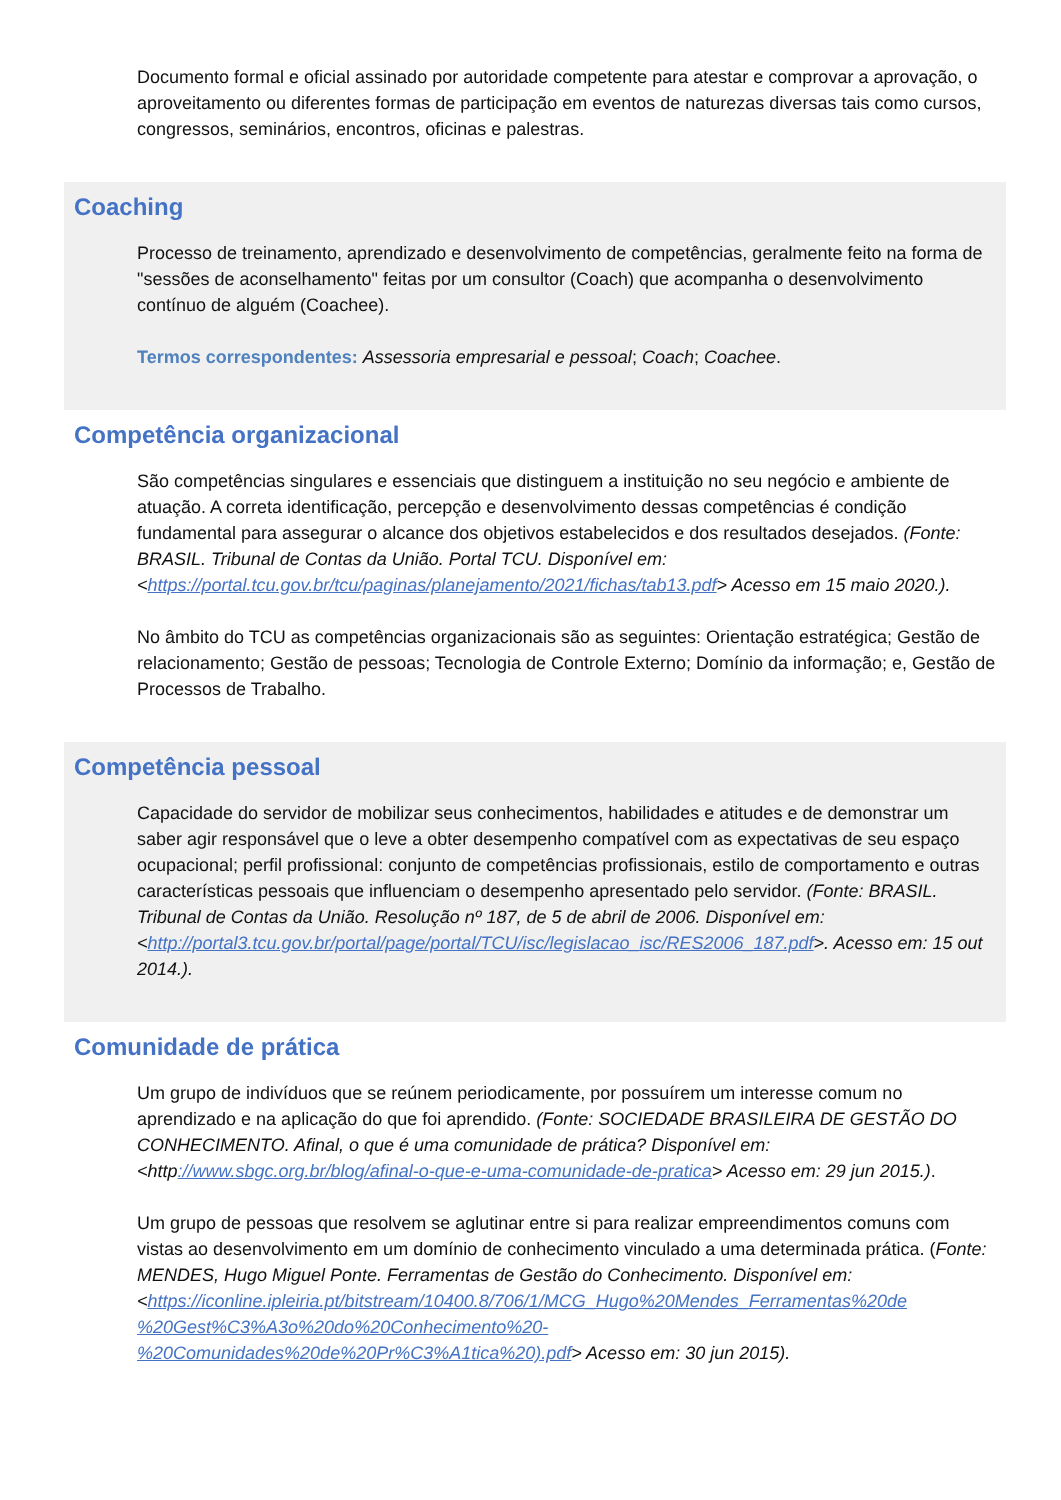Documento formal e oficial assinado por autoridade competente para atestar e comprovar a aprovação, o aproveitamento ou diferentes formas de participação em eventos de naturezas diversas tais como cursos, congressos, seminários, encontros, oficinas e palestras.
Coaching
Processo de treinamento, aprendizado e desenvolvimento de competências, geralmente feito na forma de "sessões de aconselhamento" feitas por um consultor (Coach) que acompanha o desenvolvimento contínuo de alguém (Coachee).
Termos correspondentes: Assessoria empresarial e pessoal; Coach; Coachee.
Competência organizacional
São competências singulares e essenciais que distinguem a instituição no seu negócio e ambiente de atuação. A correta identificação, percepção e desenvolvimento dessas competências é condição fundamental para assegurar o alcance dos objetivos estabelecidos e dos resultados desejados. (Fonte: BRASIL. Tribunal de Contas da União. Portal TCU. Disponível em: <https://portal.tcu.gov.br/tcu/paginas/planejamento/2021/fichas/tab13.pdf> Acesso em 15 maio 2020.).
No âmbito do TCU as competências organizacionais são as seguintes: Orientação estratégica; Gestão de relacionamento; Gestão de pessoas; Tecnologia de Controle Externo; Domínio da informação; e, Gestão de Processos de Trabalho.
Competência pessoal
Capacidade do servidor de mobilizar seus conhecimentos, habilidades e atitudes e de demonstrar um saber agir responsável que o leve a obter desempenho compatível com as expectativas de seu espaço ocupacional; perfil profissional: conjunto de competências profissionais, estilo de comportamento e outras características pessoais que influenciam o desempenho apresentado pelo servidor. (Fonte: BRASIL. Tribunal de Contas da União. Resolução nº 187, de 5 de abril de 2006. Disponível em: <http://portal3.tcu.gov.br/portal/page/portal/TCU/isc/legislacao_isc/RES2006_187.pdf>. Acesso em: 15 out 2014.).
Comunidade de prática
Um grupo de indivíduos que se reúnem periodicamente, por possuírem um interesse comum no aprendizado e na aplicação do que foi aprendido. (Fonte: SOCIEDADE BRASILEIRA DE GESTÃO DO CONHECIMENTO. Afinal, o que é uma comunidade de prática? Disponível em: <http://www.sbgc.org.br/blog/afinal-o-que-e-uma-comunidade-de-pratica> Acesso em: 29 jun 2015.).
Um grupo de pessoas que resolvem se aglutinar entre si para realizar empreendimentos comuns com vistas ao desenvolvimento em um domínio de conhecimento vinculado a uma determinada prática. (Fonte: MENDES, Hugo Miguel Ponte. Ferramentas de Gestão do Conhecimento. Disponível em: <https://iconline.ipleiria.pt/bitstream/10400.8/706/1/MCG_Hugo%20Mendes_Ferramentas%20de %20Gest%C3%A3o%20do%20Conhecimento%20- %20Comunidades%20de%20Pr%C3%A1tica%20).pdf> Acesso em: 30 jun 2015).